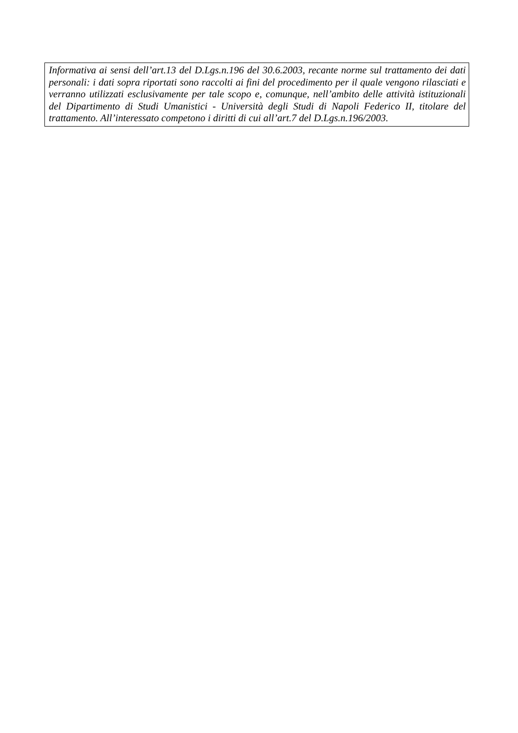Informativa ai sensi dell’art.13 del D.Lgs.n.196 del 30.6.2003, recante norme sul trattamento dei dati personali: i dati sopra riportati sono raccolti ai fini del procedimento per il quale vengono rilasciati e verranno utilizzati esclusivamente per tale scopo e, comunque, nell’ambito delle attività istituzionali del Dipartimento di Studi Umanistici - Università degli Studi di Napoli Federico II, titolare del trattamento. All’interessato competono i diritti di cui all’art.7 del D.Lgs.n.196/2003.